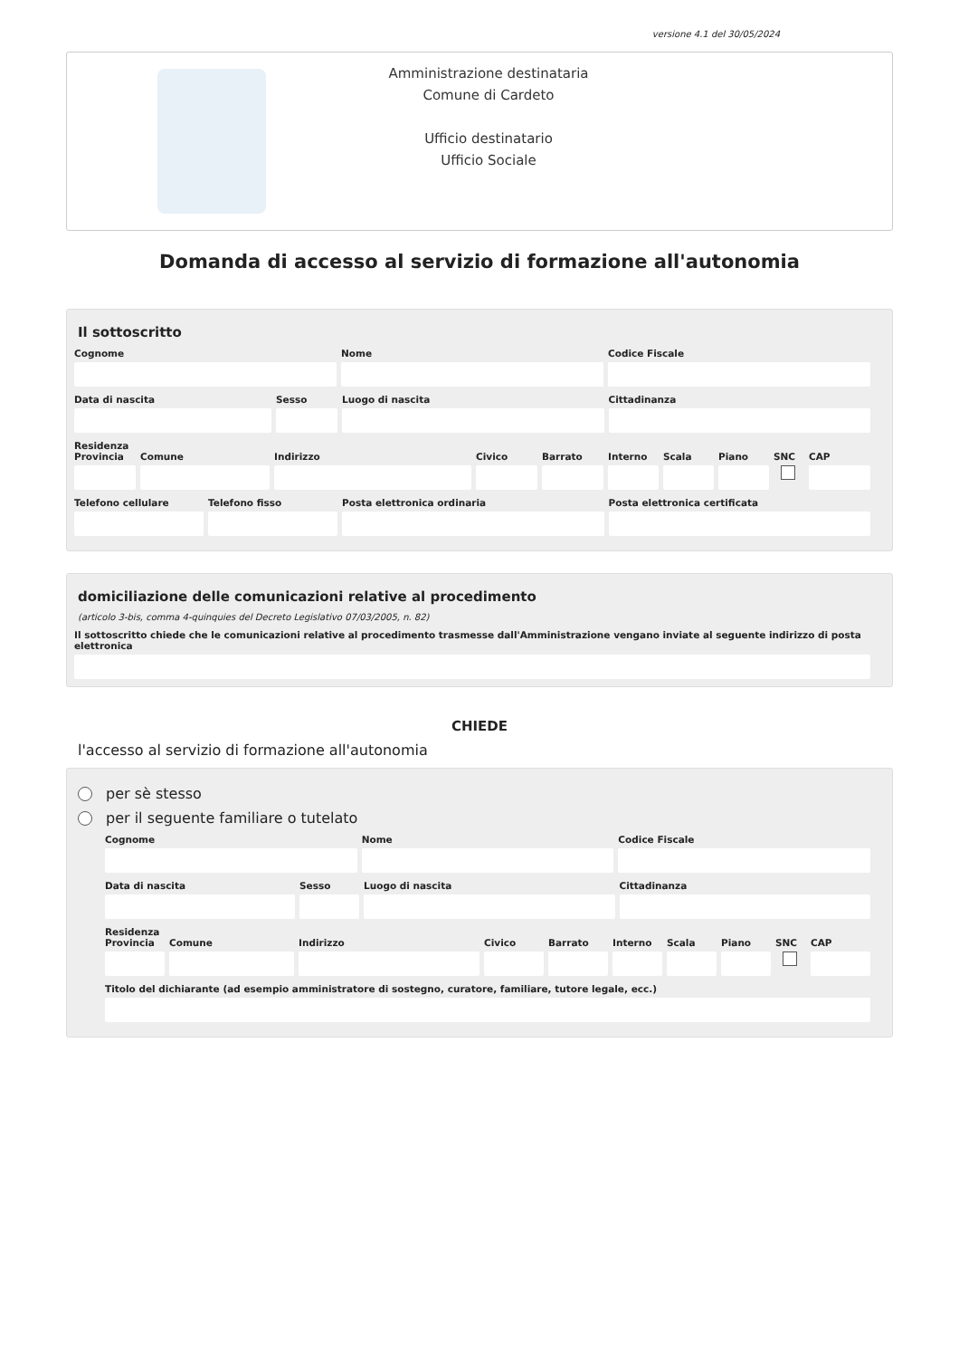versione 4.1 del 30/05/2024
Amministrazione destinataria
Comune di Cardeto
Ufficio destinatario
Ufficio Sociale
Domanda di accesso al servizio di formazione all'autonomia
Il sottoscritto
Cognome Nome Codice Fiscale
Data di nascita Sesso Luogo di nascita Cittadinanza
Residenza
Provincia Comune Indirizzo Civico Barrato Interno Scala Piano SNC CAP
Telefono cellulare Telefono fisso Posta elettronica ordinaria Posta elettronica certificata
domiciliazione delle comunicazioni relative al procedimento
(articolo 3-bis, comma 4-quinquies del Decreto Legislativo 07/03/2005, n. 82)
Il sottoscritto chiede che le comunicazioni relative al procedimento trasmesse dall'Amministrazione vengano inviate al seguente indirizzo di posta elettronica
CHIEDE
l'accesso al servizio di formazione all'autonomia
per sè stesso
per il seguente familiare o tutelato
Cognome Nome Codice Fiscale
Data di nascita Sesso Luogo di nascita Cittadinanza
Residenza
Provincia Comune Indirizzo Civico Barrato Interno Scala Piano SNC CAP
Titolo del dichiarante (ad esempio amministratore di sostegno, curatore, familiare, tutore legale, ecc.)